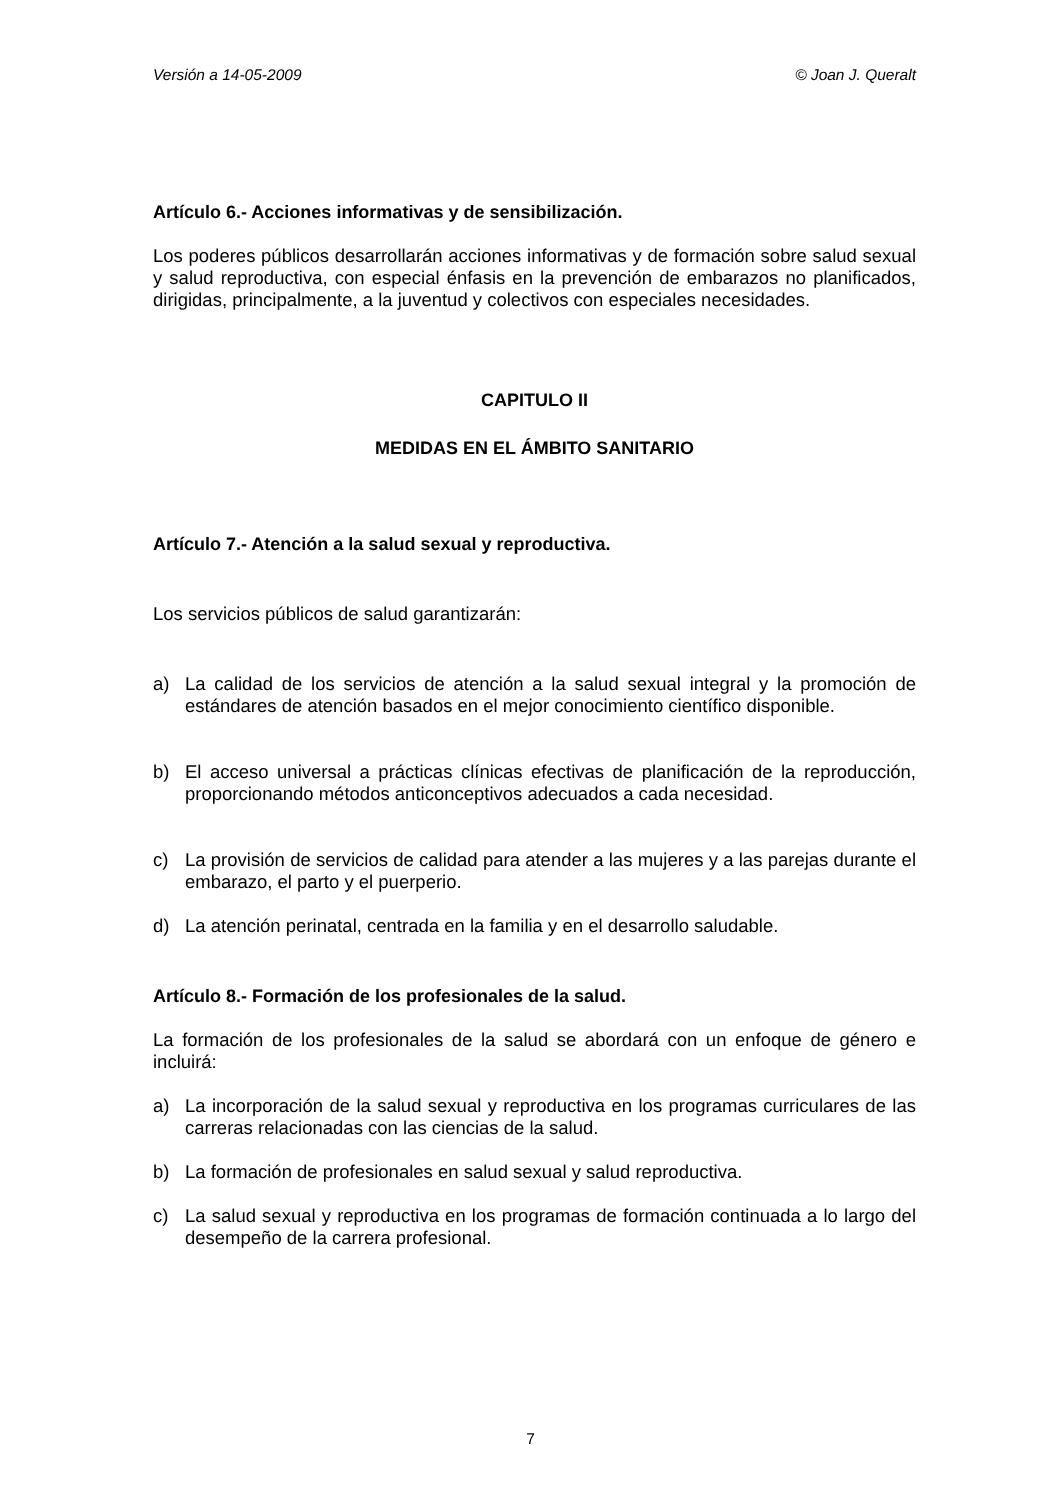Versión a 14-05-2009 © Joan J. Queralt
Artículo 6.- Acciones informativas y de sensibilización.
Los poderes públicos desarrollarán acciones informativas y de formación sobre salud sexual y salud reproductiva, con especial énfasis en la prevención de embarazos no planificados, dirigidas, principalmente, a la juventud y colectivos con especiales necesidades.
CAPITULO II
MEDIDAS EN EL ÁMBITO SANITARIO
Artículo 7.- Atención a la salud sexual y reproductiva.
Los servicios públicos de salud garantizarán:
a) La calidad de los servicios de atención a la salud sexual integral y la promoción de estándares de atención basados en el mejor conocimiento científico disponible.
b) El acceso universal a prácticas clínicas efectivas de planificación de la reproducción, proporcionando métodos anticonceptivos adecuados a cada necesidad.
c) La provisión de servicios de calidad para atender a las mujeres y a las parejas durante el embarazo, el parto y el puerperio.
d) La atención perinatal, centrada en la familia y en el desarrollo saludable.
Artículo 8.- Formación de los profesionales de la salud.
La formación de los profesionales de la salud se abordará con un enfoque de género e incluirá:
a) La incorporación de la salud sexual y reproductiva en los programas curriculares de las carreras relacionadas con las ciencias de la salud.
b) La formación de profesionales en salud sexual y salud reproductiva.
c) La salud sexual y reproductiva en los programas de formación continuada a lo largo del desempeño de la carrera profesional.
7